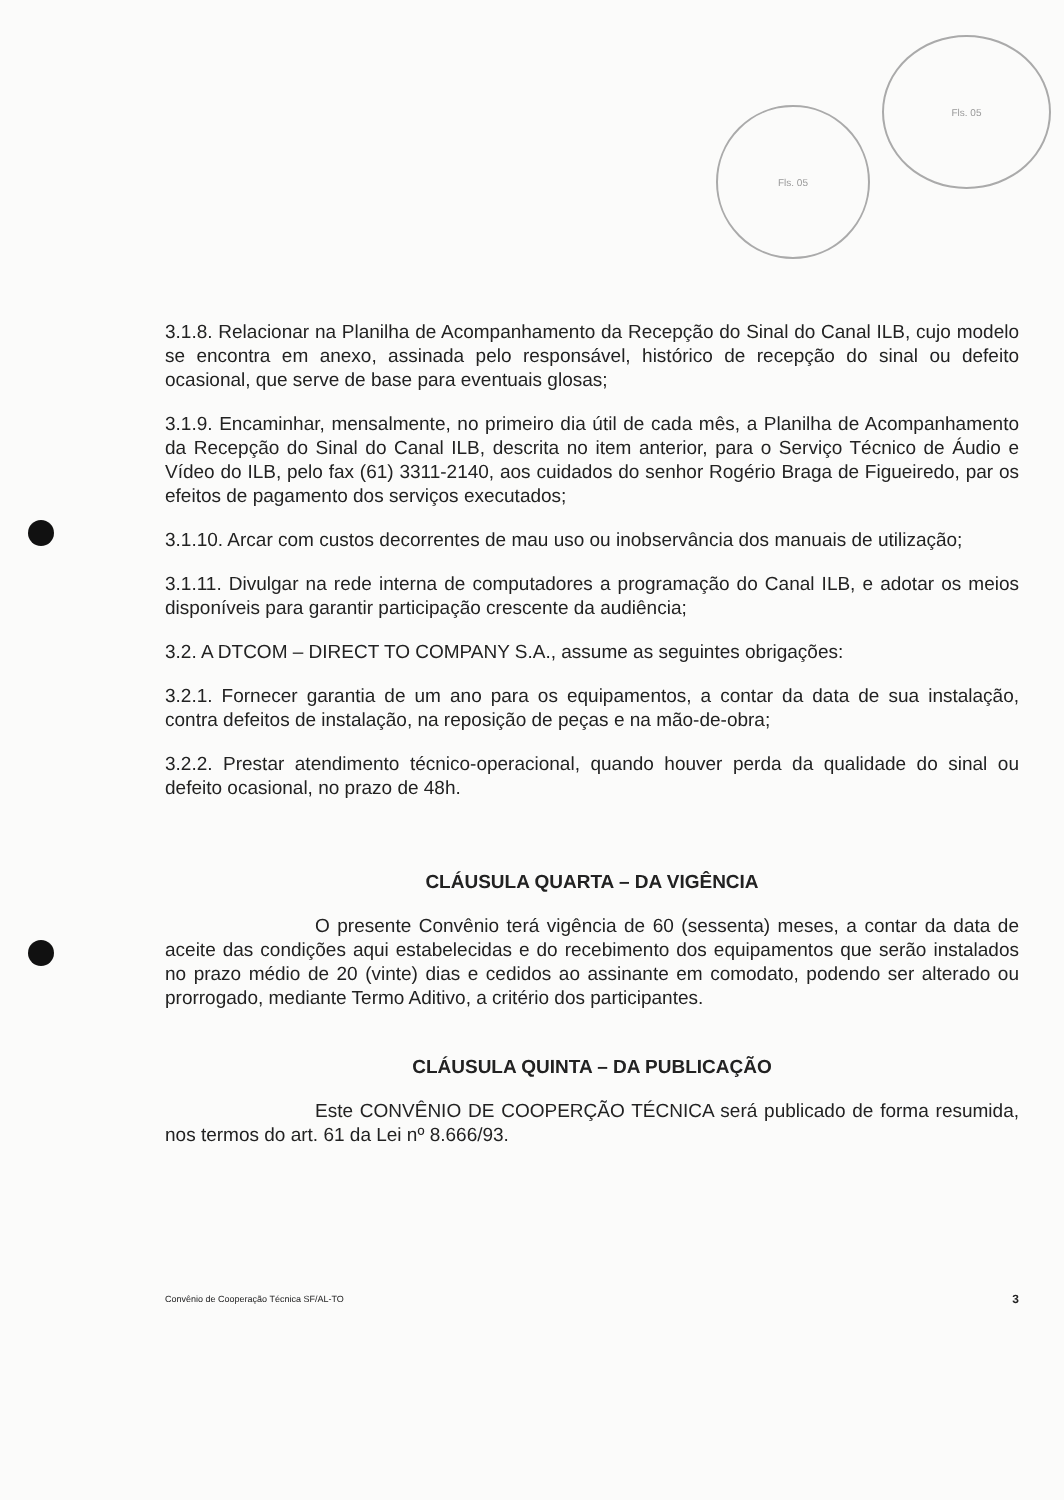Fls. 05
Fls. 05
3.1.8. Relacionar na Planilha de Acompanhamento da Recepção do Sinal do Canal ILB, cujo modelo se encontra em anexo, assinada pelo responsável, histórico de recepção do sinal ou defeito ocasional, que serve de base para eventuais glosas;
3.1.9. Encaminhar, mensalmente, no primeiro dia útil de cada mês, a Planilha de Acompanhamento da Recepção do Sinal do Canal ILB, descrita no item anterior, para o Serviço Técnico de Áudio e Vídeo do ILB, pelo fax (61) 3311-2140, aos cuidados do senhor Rogério Braga de Figueiredo, par os efeitos de pagamento dos serviços executados;
3.1.10. Arcar com custos decorrentes de mau uso ou inobservância dos manuais de utilização;
3.1.11. Divulgar na rede interna de computadores a programação do Canal ILB, e adotar os meios disponíveis para garantir participação crescente da audiência;
3.2. A DTCOM – DIRECT TO COMPANY S.A., assume as seguintes obrigações:
3.2.1. Fornecer garantia de um ano para os equipamentos, a contar da data de sua instalação, contra defeitos de instalação, na reposição de peças e na mão-de-obra;
3.2.2. Prestar atendimento técnico-operacional, quando houver perda da qualidade do sinal ou defeito ocasional, no prazo de 48h.
CLÁUSULA QUARTA – DA VIGÊNCIA
O presente Convênio terá vigência de 60 (sessenta) meses, a contar da data de aceite das condições aqui estabelecidas e do recebimento dos equipamentos que serão instalados no prazo médio de 20 (vinte) dias e cedidos ao assinante em comodato, podendo ser alterado ou prorrogado, mediante Termo Aditivo, a critério dos participantes.
CLÁUSULA QUINTA – DA PUBLICAÇÃO
Este CONVÊNIO DE COOPERÇÃO TÉCNICA será publicado de forma resumida, nos termos do art. 61 da Lei nº 8.666/93.
Convênio de Cooperação Técnica SF/AL-TO 3